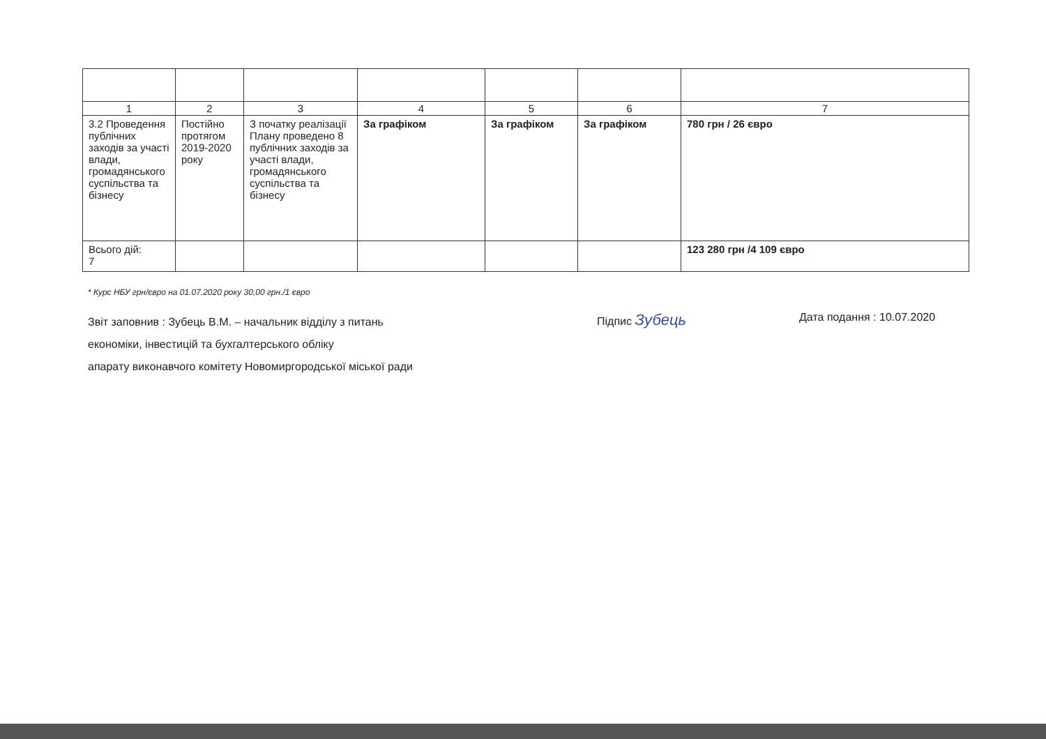| 1 | 2 | 3 | 4 | 5 | 6 | 7 |
| --- | --- | --- | --- | --- | --- | --- |
| 3.2 Проведення публічних заходів за участі влади, громадянського суспільства та бізнесу | Постійно протягом 2019-2020 року | З початку реалізації Плану проведено 8 публічних заходів за участі влади, громадянського суспільства та бізнесу | За графіком | За графіком | За графіком | 780 грн / 26 євро |
| Всього дій: 7 | | | | | | 123 280 грн /4 109 євро |
* Курс НБУ грн/євро на 01.07.2020 року 30,00 грн./1 євро
Звіт заповнив : Зубець В.М. – начальник відділу з питань
економіки, інвестицій та бухгалтерського обліку
апарату виконавчого комітету Новомиргородської міської ради
Підпис Зубець
Дата подання : 10.07.2020